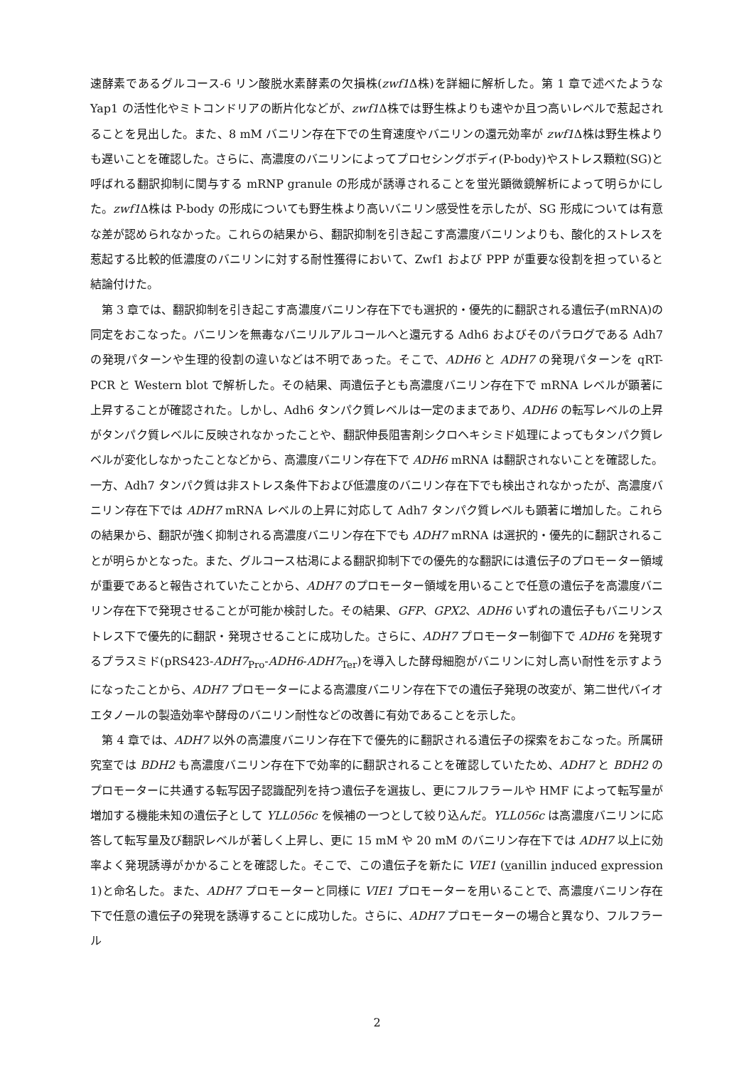速酵素であるグルコース-6 リン酸脱水素酵素の欠損株(zwf1 Δ株)を詳細に解析した。第 1 章で述べたような Yap1 の活性化やミトコンドリアの断片化などが、zwf1 Δ株では野生株よりも速やか且つ高いレベルで惹起されることを見出した。また、8 mM バニリン存在下での生育速度やバニリンの還元効率が zwf1 Δ株は野生株よりも遅いことを確認した。さらに、高濃度のバニリンによってプロセシングボディ(P-body)やストレス顆粒(SG)と呼ばれる翻訳抑制に関与する mRNP granule の形成が誘導されることを蛍光顕微鏡解析によって明らかにした。zwf1 Δ株は P-body の形成についても野生株より高いバニリン感受性を示したが、SG 形成については有意な差が認められなかった。これらの結果から、翻訳抑制を引き起こす高濃度バニリンよりも、酸化的ストレスを惹起する比較的低濃度のバニリンに対する耐性獲得において、Zwf1 および PPP が重要な役割を担っていると結論付けた。
第 3 章では、翻訳抑制を引き起こす高濃度バニリン存在下でも選択的・優先的に翻訳される遺伝子(mRNA)の同定をおこなった。バニリンを無毒なバニリルアルコールへと還元する Adh6 およびそのパラログである Adh7 の発現パターンや生理的役割の違いなどは不明であった。そこで、ADH6 と ADH7 の発現パターンを qRT-PCR と Western blot で解析した。その結果、両遺伝子とも高濃度バニリン存在下で mRNA レベルが顕著に上昇することが確認された。しかし、Adh6 タンパク質レベルは一定のままであり、ADH6 の転写レベルの上昇がタンパク質レベルに反映されなかったことや、翻訳伸長阻害剤シクロヘキシミド処理によってもタンパク質レベルが変化しなかったことなどから、高濃度バニリン存在下で ADH6 mRNA は翻訳されないことを確認した。一方、Adh7 タンパク質は非ストレス条件下および低濃度のバニリン存在下でも検出されなかったが、高濃度バニリン存在下では ADH7 mRNA レベルの上昇に対応して Adh7 タンパク質レベルも顕著に増加した。これらの結果から、翻訳が強く抑制される高濃度バニリン存在下でも ADH7 mRNA は選択的・優先的に翻訳されることが明らかとなった。また、グルコース枯渇による翻訳抑制下での優先的な翻訳には遺伝子のプロモーター領域が重要であると報告されていたことから、ADH7 のプロモーター領域を用いることで任意の遺伝子を高濃度バニリン存在下で発現させることが可能か検討した。その結果、GFP、GPX2、ADH6 いずれの遺伝子もバニリンストレス下で優先的に翻訳・発現させることに成功した。さらに、ADH7 プロモーター制御下で ADH6 を発現するプラスミド(pRS423-ADH7<sub>Pro</sub>-ADH6-ADH7<sub>Ter</sub>)を導入した酵母細胞がバニリンに対し高い耐性を示すようになったことから、ADH7 プロモーターによる高濃度バニリン存在下での遺伝子発現の改変が、第二世代バイオエタノールの製造効率や酵母のバニリン耐性などの改善に有効であることを示した。
第 4 章では、ADH7 以外の高濃度バニリン存在下で優先的に翻訳される遺伝子の探索をおこなった。所属研究室では BDH2 も高濃度バニリン存在下で効率的に翻訳されることを確認していたため、ADH7 と BDH2 のプロモーターに共通する転写因子認識配列を持つ遺伝子を選抜し、更にフルフラールや HMF によって転写量が増加する機能未知の遺伝子として YLL056c を候補の一つとして絞り込んだ。YLL056c は高濃度バニリンに応答して転写量及び翻訳レベルが著しく上昇し、更に 15 mM や 20 mM のバニリン存在下では ADH7 以上に効率よく発現誘導がかかることを確認した。そこで、この遺伝子を新たに VIE1 (vanillin induced expression 1)と命名した。また、ADH7 プロモーターと同様に VIE1 プロモーターを用いることで、高濃度バニリン存在下で任意の遺伝子の発現を誘導することに成功した。さらに、ADH7 プロモーターの場合と異なり、フルフラール
2